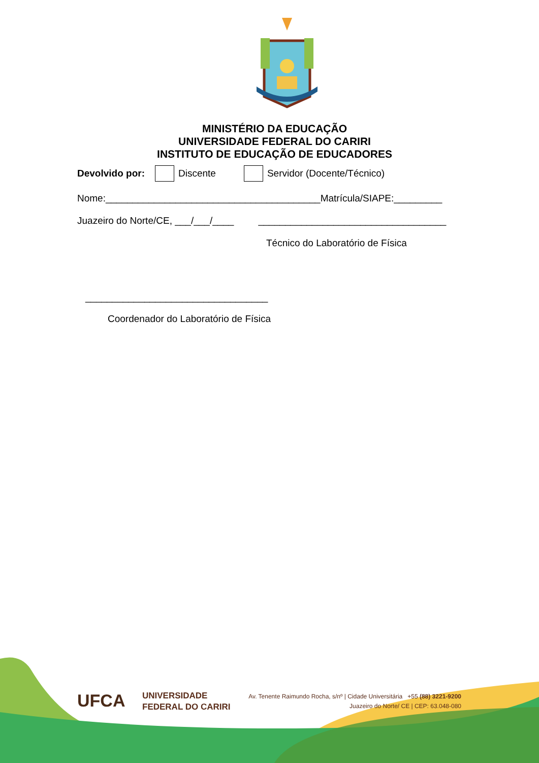MINISTÉRIO DA EDUCAÇÃO
UNIVERSIDADE FEDERAL DO CARIRI
INSTITUTO DE EDUCAÇÃO DE EDUCADORES
Devolvido por: Discente Servidor (Docente/Técnico)
Nome:________________________________________Matrícula/SIAPE:_________
Juazeiro do Norte/CE, ___/___/____ ___________________________________
Técnico do Laboratório de Física
__________________________________
Coordenador do Laboratório de Física
UFCA
UNIVERSIDADE
FEDERAL DO CARIRI
Av. Tenente Raimundo Rocha, s/nº | Cidade Universitária +55 (88) 3221-9200
Juazeiro do Norte/ CE | CEP: 63.048-080